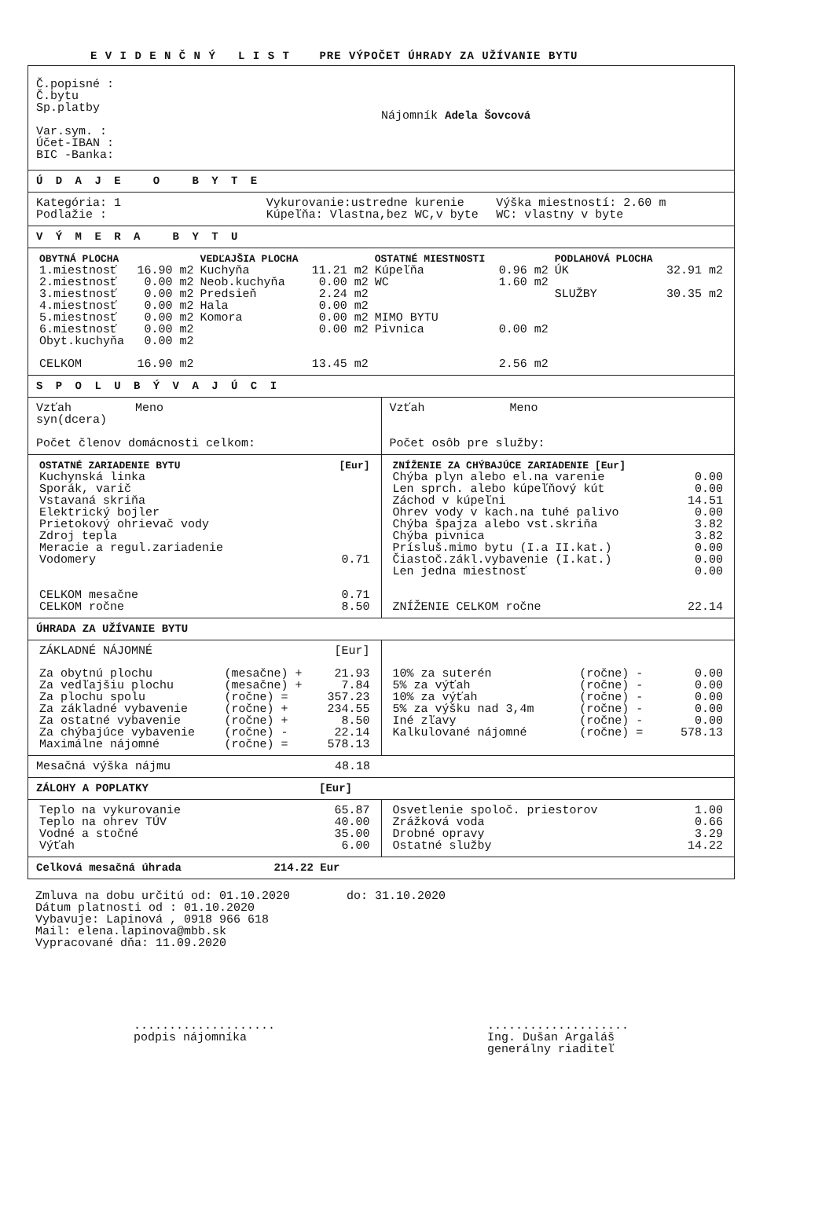E V I D E N Č N Ý L I S T PRE VÝPOČET ÚHRADY ZA UŽÍVANIE BYTU
Č.popisné :
Č.bytu
Sp.platby
Var.sym. :
Účet-IBAN :
BIC -Banka:
Nájomník Adela Šovcová
Ú D A J E O B Y T E
Kategória: 1
Podlažie :
Vykurovanie:ustredne kurenie
Kúpeľňa: Vlastna,bez WC,v byte
Výška miestností: 2.60 m
WC: vlastny v byte
V Ý M E R A B Y T U
| OBYTNÁ PLOCHA | | VEDĽAJŠIA PLOCHA | | OSTATNÉ MIESTNOSTI | | PODLAHOVÁ PLOCHA | |
| --- | --- | --- | --- | --- | --- | --- | --- |
| 1.miestnosť | 16.90 m2 | Kuchyňa | 11.21 m2 | Kúpeľňa | 0.96 m2 | ÚK | 32.91 m2 |
| 2.miestnosť | 0.00 m2 | Neob.kuchyňa | 0.00 m2 | WC | 1.60 m2 | | |
| 3.miestnosť | 0.00 m2 | Predsieň | 2.24 m2 | | | SLUŽBY | 30.35 m2 |
| 4.miestnosť | 0.00 m2 | Hala | 0.00 m2 | | | | |
| 5.miestnosť | 0.00 m2 | Komora | 0.00 m2 | MIMO BYTU | | | |
| 6.miestnosť | 0.00 m2 | | 0.00 m2 | Pivnica | 0.00 m2 | | |
| Obyt.kuchyňa | 0.00 m2 | | | | | | |
| CELKOM | 16.90 m2 | | 13.45 m2 | | 2.56 m2 | | |
S P O L U B Ý V A J Ú C I
Vzťah Meno
syn(dcera)
Počet členov domácnosti celkom:
Vzťah Meno
Počet osôb pre služby:
| OSTATNÉ ZARIADENIE BYTU | [Eur] |
| --- | --- |
| Kuchynská linka | |
| Sporák, varič | |
| Vstavaná skriňa | |
| Elektrický bojler | |
| Prietokový ohrievač vody | |
| Zdroj tepla | |
| Meracie a regul.zariadenie | |
| Vodomery | 0.71 |
| CELKOM mesačne | 0.71 |
| CELKOM ročne | 8.50 |
| ZNÍŽENIE ZA CHÝBAJÚCE ZARIADENIE [Eur] | |
| --- | --- |
| Chýba plyn alebo el.na varenie | 0.00 |
| Len sprch. alebo kúpeľňový kút | 0.00 |
| Záchod v kúpeľni | 14.51 |
| Ohrev vody v kach.na tuhé palivo | 0.00 |
| Chýba špajza alebo vst.skriňa | 3.82 |
| Chýba pivnica | 3.82 |
| Prísluš.mimo bytu (I.a II.kat.) | 0.00 |
| Čiastoč.zákl.vybavenie (I.kat.) | 0.00 |
| Len jedna miestnosť | 0.00 |
| ZNÍŽENIE CELKOM ročne | 22.14 |
ÚHRADA ZA UŽÍVANIE BYTU
| ZÁKLADNÉ NÁJOMNÉ | | [Eur] |
| Za obytnú plochu | (mesačne) + | 21.93 |
| Za vedľajšiu plochu | (mesačne) + | 7.84 |
| Za plochu spolu | (ročne) = | 357.23 |
| Za základné vybavenie | (ročne) + | 234.55 |
| Za ostatné vybavenie | (ročne) + | 8.50 |
| Za chýbajúce vybavenie | (ročne) - | 22.14 |
| Maximálne nájomné | (ročne) = | 578.13 |
| 10% za suterén | (ročne) - | 0.00 |
| 5% za výťah | (ročne) - | 0.00 |
| 10% za výťah | (ročne) - | 0.00 |
| 5% za výšku nad 3,4m | (ročne) - | 0.00 |
| Iné zľavy | (ročne) - | 0.00 |
| Kalkulované nájomné | (ročne) = | 578.13 |
Mesačná výška nájmu 48.18
ZÁLOHY A POPLATKY [Eur]
| Teplo na vykurovanie | 65.87 |
| Teplo na ohrev TÚV | 40.00 |
| Vodné a stočné | 35.00 |
| Výťah | 6.00 |
| Osvetlenie spoloč. priestorov | 1.00 |
| Zrážková voda | 0.66 |
| Drobné opravy | 3.29 |
| Ostatné služby | 14.22 |
Celková mesačná úhrada 214.22 Eur
Zmluva na dobu určitú od: 01.10.2020 do: 31.10.2020
Dátum platnosti od : 01.10.2020
Vybavuje: Lapinová , 0918 966 618
Mail: elena.lapinova@mbb.sk
Vypracované dňa: 11.09.2020
....................
podpis nájomníka
....................
Ing. Dušan Argaláš
generálny riaditeľ